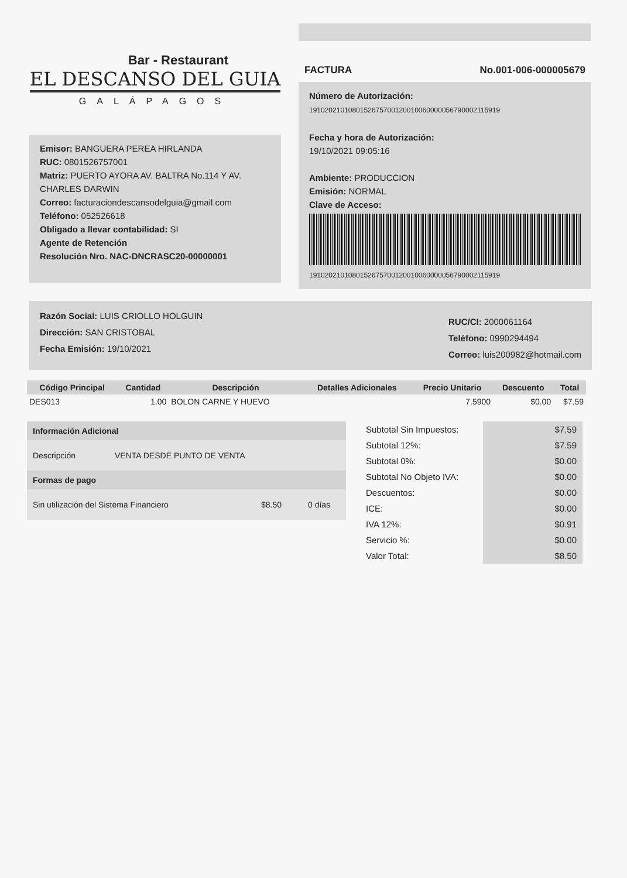Bar - Restaurant
EL DESCANSO DEL GUIA
GALÁPAGOS
Emisor: BANGUERA PEREA HIRLANDA
RUC: 0801526757001
Matriz: PUERTO AYORA AV. BALTRA No.114 Y AV. CHARLES DARWIN
Correo: facturaciondescansodelguia@gmail.com
Teléfono: 052526618
Obligado a llevar contabilidad: SI
Agente de Retención
Resolución Nro. NAC-DNCRASC20-00000001
FACTURA No.001-006-000005679
Número de Autorización:
1910202101080152675700120010060000056790002115919
Fecha y hora de Autorización:
19/10/2021 09:05:16
Ambiente: PRODUCCION
Emisión: NORMAL
Clave de Acceso:
1910202101080152675700120010060000056790002115919
Razón Social: LUIS CRIOLLO HOLGUIN
Dirección: SAN CRISTOBAL
Fecha Emisión: 19/10/2021
RUC/CI: 2000061164
Teléfono: 0990294494
Correo: luis200982@hotmail.com
| Código Principal | Cantidad | Descripción | Detalles Adicionales | Precio Unitario | Descuento | Total |
| --- | --- | --- | --- | --- | --- | --- |
| DES013 | 1.00 | BOLON CARNE Y HUEVO | | 7.5900 | $0.00 | $7.59 |
Información Adicional
Descripción VENTA DESDE PUNTO DE VENTA
Formas de pago
Sin utilización del Sistema Financiero $8.50 0 días
| Subtotal Sin Impuestos: | $7.59 |
| Subtotal 12%: | $7.59 |
| Subtotal 0%: | $0.00 |
| Subtotal No Objeto IVA: | $0.00 |
| Descuentos: | $0.00 |
| ICE: | $0.00 |
| IVA 12%: | $0.91 |
| Servicio %: | $0.00 |
| Valor Total: | $8.50 |